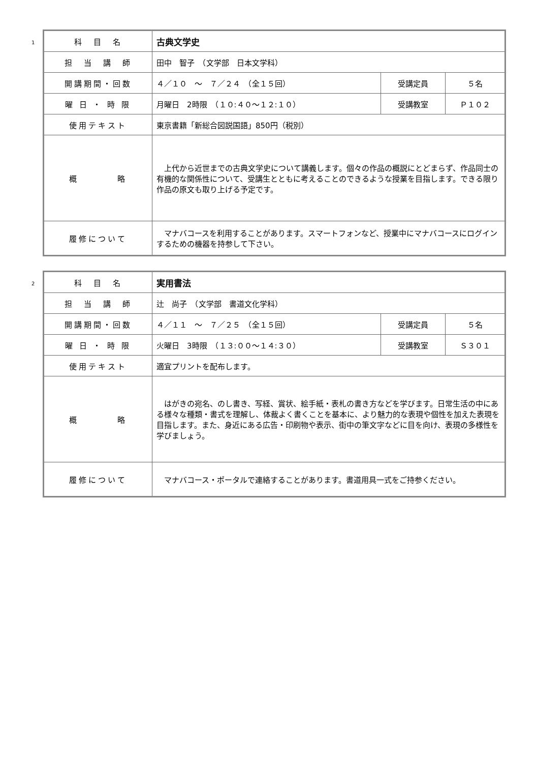1
| 科 目 名 | 古典文学史 | | |
| 担 当 講 師 | 田中 智子 （文学部 日本文学科） | | |
| 開講期間・回数 | ４／１０ ～ ７／２４ （全１５回） | 受講定員 | ５名 |
| 曜 日 ・ 時 限 | 月曜日 2時限 （１０:４０～１２:１０） | 受講教室 | Ｐ１０２ |
| 使用テキスト | 東京書籍「新総合図説国語」850円（税別） | | |
| 概 略 | 上代から近世までの古典文学史について講義します。個々の作品の概説にとどまらず、作品同士の有機的な関係性について、受講生とともに考えることのできるような授業を目指します。できる限り作品の原文も取り上げる予定です。 | | |
| 履修について | マナバコースを利用することがあります。スマートフォンなど、授業中にマナバコースにログインするための機器を持参して下さい。 | | |
2
| 科 目 名 | 実用書法 | | |
| 担 当 講 師 | 辻 尚子 （文学部 書道文化学科） | | |
| 開講期間・回数 | ４／１１ ～ ７／２５ （全１５回） | 受講定員 | ５名 |
| 曜 日 ・ 時 限 | 火曜日 3時限 （１３:００～１４:３０） | 受講教室 | Ｓ３０１ |
| 使用テキスト | 適宜プリントを配布します。 | | |
| 概 略 | はがきの宛名、のし書き、写経、賞状、絵手紙・表札の書き方などを学びます。日常生活の中にある様々な種類・書式を理解し、体裁よく書くことを基本に、より魅力的な表現や個性を加えた表現を目指します。また、身近にある広告・印刷物や表示、街中の筆文字などに目を向け、表現の多様性を学びましょう。 | | |
| 履修について | マナバコース・ポータルで連絡することがあります。書道用具一式をご持参ください。 | | |